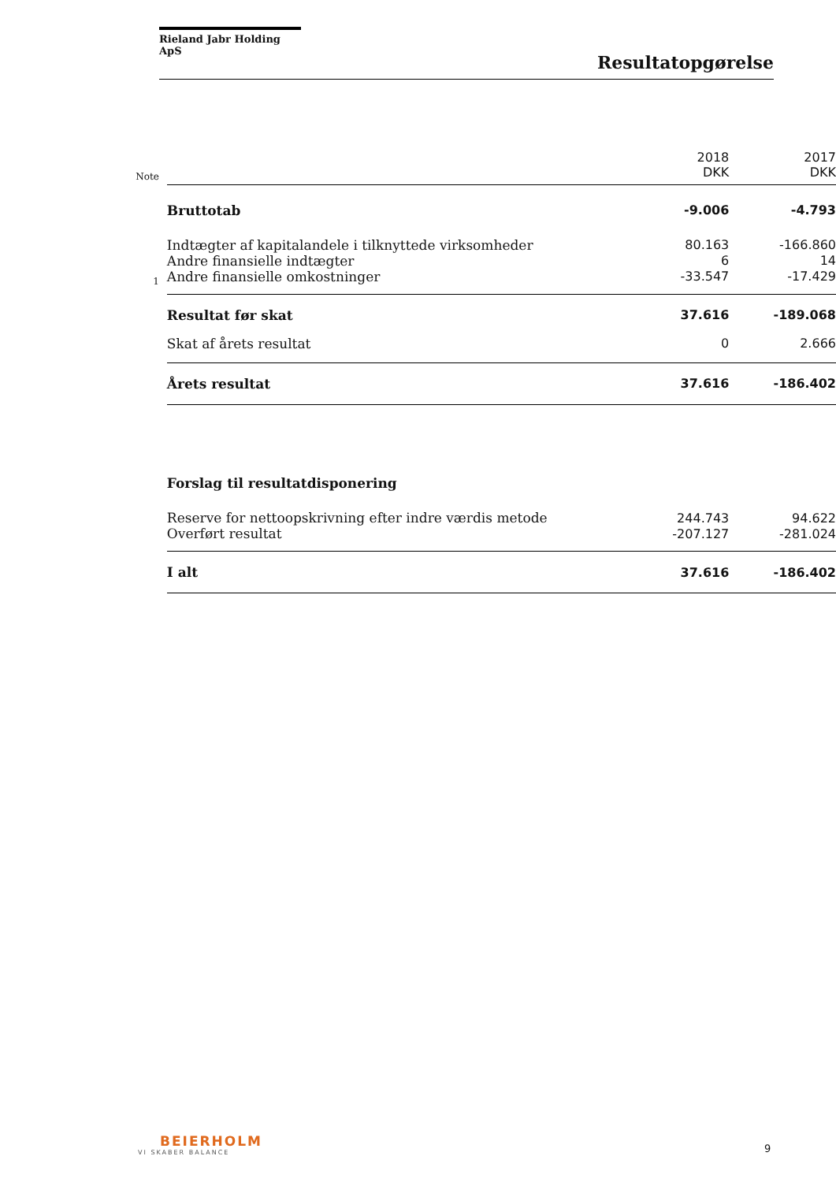Rieland Jabr Holding ApS
Resultatopgørelse
| Note | | 2018 DKK | 2017 DKK |
| | Bruttotab | -9.006 | -4.793 |
| | Indtægter af kapitalandele i tilknyttede virksomheder | 80.163 | -166.860 |
| | Andre finansielle indtægter | 6 | 14 |
| 1 | Andre finansielle omkostninger | -33.547 | -17.429 |
| | Resultat før skat | 37.616 | -189.068 |
| | Skat af årets resultat | 0 | 2.666 |
| | Årets resultat | 37.616 | -186.402 |
| | Forslag til resultatdisponering | | |
| | Reserve for nettoopskrivning efter indre værdis metode | 244.743 | 94.622 |
| | Overført resultat | -207.127 | -281.024 |
| | I alt | 37.616 | -186.402 |
BEIERHOLM
VI SKABER BALANCE
9